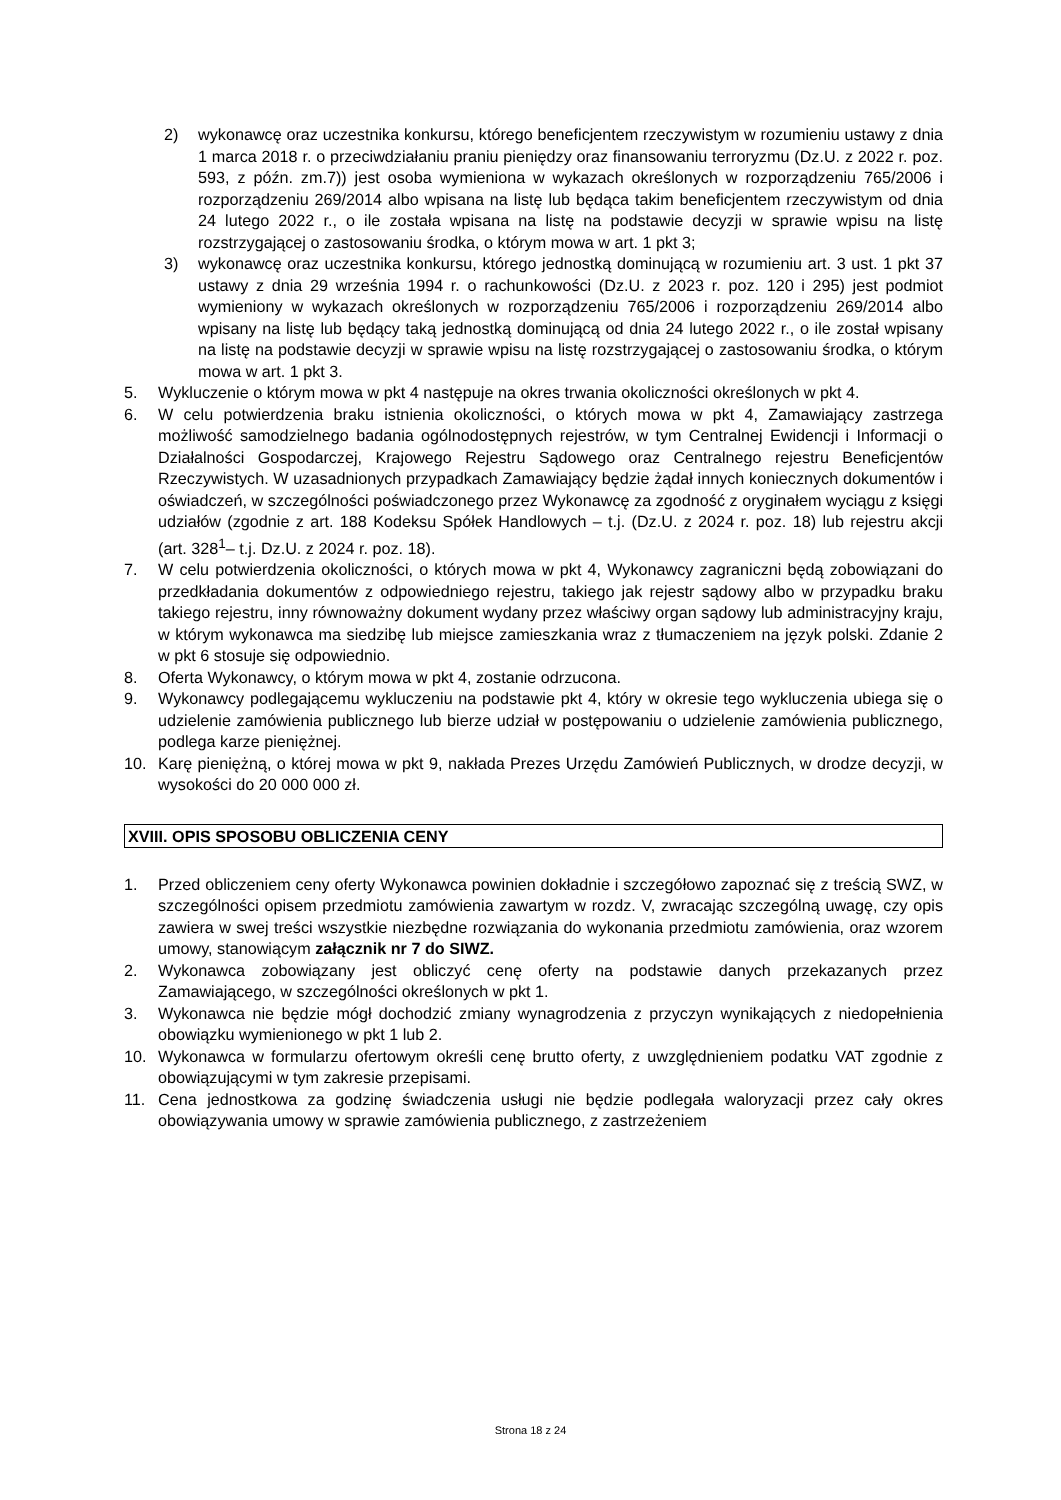2) wykonawcę oraz uczestnika konkursu, którego beneficjentem rzeczywistym w rozumieniu ustawy z dnia 1 marca 2018 r. o przeciwdziałaniu praniu pieniędzy oraz finansowaniu terroryzmu (Dz.U. z 2022 r. poz. 593, z późn. zm.7)) jest osoba wymieniona w wykazach określonych w rozporządzeniu 765/2006 i rozporządzeniu 269/2014 albo wpisana na listę lub będąca takim beneficjentem rzeczywistym od dnia 24 lutego 2022 r., o ile została wpisana na listę na podstawie decyzji w sprawie wpisu na listę rozstrzygającej o zastosowaniu środka, o którym mowa w art. 1 pkt 3;
3) wykonawcę oraz uczestnika konkursu, którego jednostką dominującą w rozumieniu art. 3 ust. 1 pkt 37 ustawy z dnia 29 września 1994 r. o rachunkowości (Dz.U. z 2023 r. poz. 120 i 295) jest podmiot wymieniony w wykazach określonych w rozporządzeniu 765/2006 i rozporządzeniu 269/2014 albo wpisany na listę lub będący taką jednostką dominującą od dnia 24 lutego 2022 r., o ile został wpisany na listę na podstawie decyzji w sprawie wpisu na listę rozstrzygającej o zastosowaniu środka, o którym mowa w art. 1 pkt 3.
5. Wykluczenie o którym mowa w pkt 4 następuje na okres trwania okoliczności określonych w pkt 4.
6. W celu potwierdzenia braku istnienia okoliczności, o których mowa w pkt 4, Zamawiający zastrzega możliwość samodzielnego badania ogólnodostępnych rejestrów, w tym Centralnej Ewidencji i Informacji o Działalności Gospodarczej, Krajowego Rejestru Sądowego oraz Centralnego rejestru Beneficjentów Rzeczywistych. W uzasadnionych przypadkach Zamawiający będzie żądał innych koniecznych dokumentów i oświadczeń, w szczególności poświadczonego przez Wykonawcę za zgodność z oryginałem wyciągu z księgi udziałów (zgodnie z art. 188 Kodeksu Spółek Handlowych – t.j. (Dz.U. z 2024 r. poz. 18) lub rejestru akcji (art. 328<sup>1</sup>– t.j. Dz.U. z 2024 r. poz. 18).
7. W celu potwierdzenia okoliczności, o których mowa w pkt 4, Wykonawcy zagraniczni będą zobowiązani do przedkładania dokumentów z odpowiedniego rejestru, takiego jak rejestr sądowy albo w przypadku braku takiego rejestru, inny równoważny dokument wydany przez właściwy organ sądowy lub administracyjny kraju, w którym wykonawca ma siedzibę lub miejsce zamieszkania wraz z tłumaczeniem na język polski. Zdanie 2 w pkt 6 stosuje się odpowiednio.
8. Oferta Wykonawcy, o którym mowa w pkt 4, zostanie odrzucona.
9. Wykonawcy podlegającemu wykluczeniu na podstawie pkt 4, który w okresie tego wykluczenia ubiega się o udzielenie zamówienia publicznego lub bierze udział w postępowaniu o udzielenie zamówienia publicznego, podlega karze pieniężnej.
10. Karę pieniężną, o której mowa w pkt 9, nakłada Prezes Urzędu Zamówień Publicznych, w drodze decyzji, w wysokości do 20 000 000 zł.
XVIII. OPIS SPOSOBU OBLICZENIA CENY
1. Przed obliczeniem ceny oferty Wykonawca powinien dokładnie i szczegółowo zapoznać się z treścią SWZ, w szczególności opisem przedmiotu zamówienia zawartym w rozdz. V, zwracając szczególną uwagę, czy opis zawiera w swej treści wszystkie niezbędne rozwiązania do wykonania przedmiotu zamówienia, oraz wzorem umowy, stanowiącym załącznik nr 7 do SIWZ.
2. Wykonawca zobowiązany jest obliczyć cenę oferty na podstawie danych przekazanych przez Zamawiającego, w szczególności określonych w pkt 1.
3. Wykonawca nie będzie mógł dochodzić zmiany wynagrodzenia z przyczyn wynikających z niedopełnienia obowiązku wymienionego w pkt 1 lub 2.
10. Wykonawca w formularzu ofertowym określi cenę brutto oferty, z uwzględnieniem podatku VAT zgodnie z obowiązującymi w tym zakresie przepisami.
11. Cena jednostkowa za godzinę świadczenia usługi nie będzie podlegała waloryzacji przez cały okres obowiązywania umowy w sprawie zamówienia publicznego, z zastrzeżeniem
Strona 18 z 24